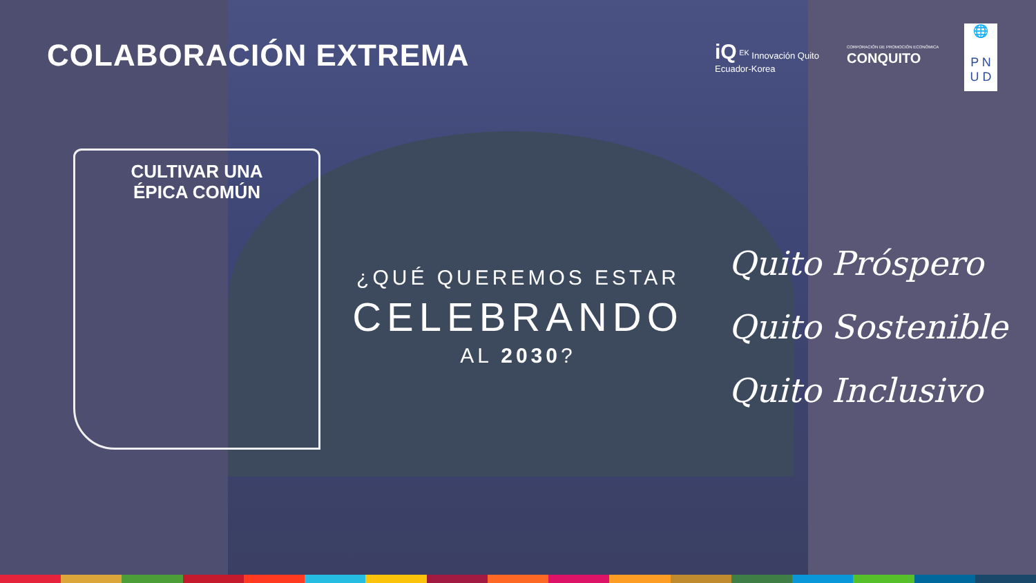COLABORACIÓN EXTREMA
iQ <sup>EK</sup> Innovación Quito
Ecuador-Korea
CORPORACIÓN DE PROMOCIÓN ECONÓMICA
CONQUITO
🌐
P N
U D
CULTIVAR UNA
ÉPICA COMÚN
¿QUÉ QUEREMOS ESTAR
CELEBRANDO
AL 2030?
Quito Próspero
Quito Sostenible
Quito Inclusivo